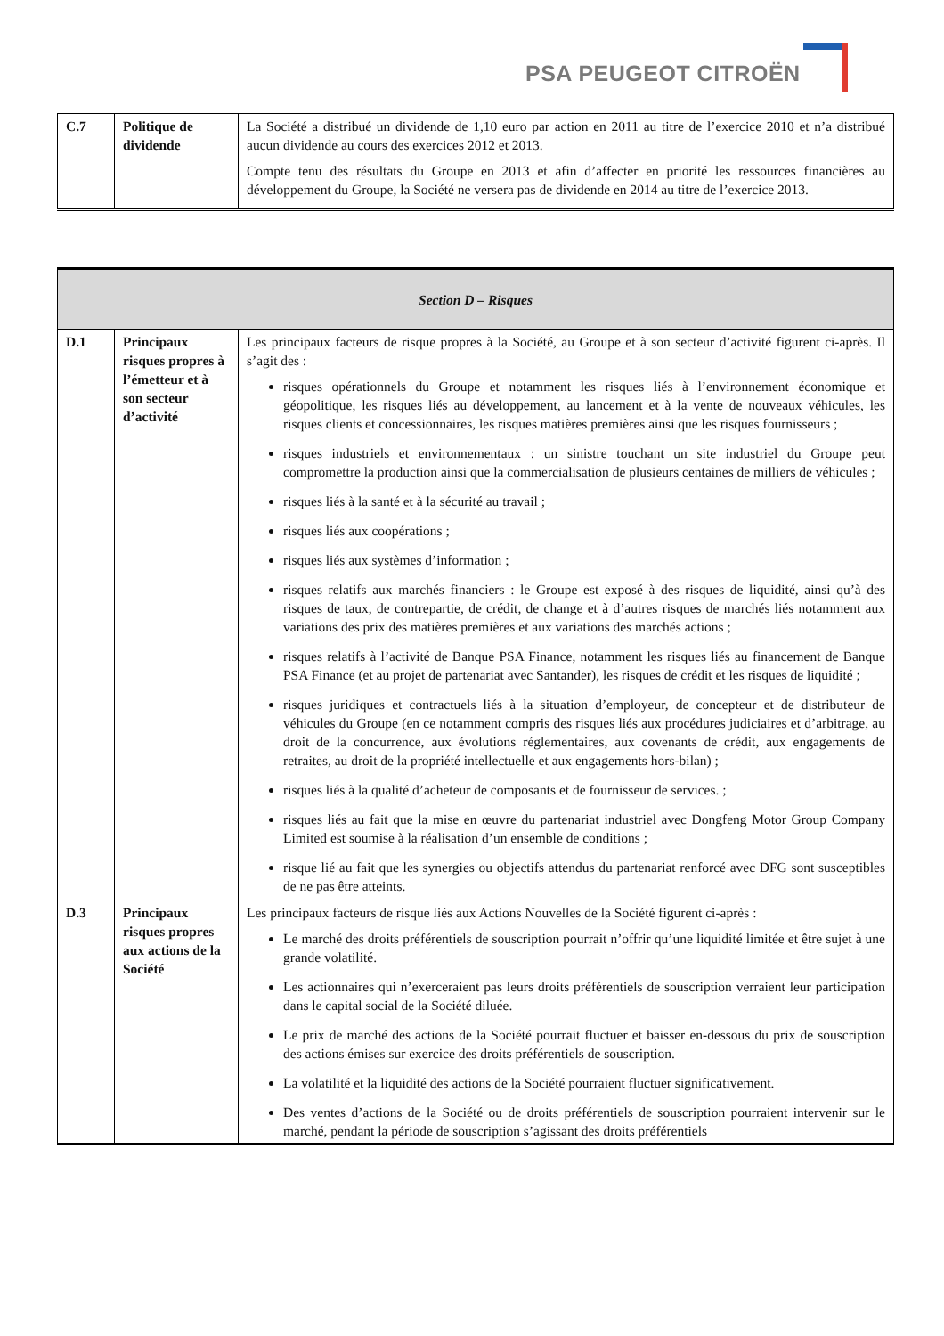PSA PEUGEOT CITROËN
| C.7 | Politique de dividende | La Société a distribué un dividende de 1,10 euro par action en 2011 au titre de l’exercice 2010 et n’a distribué aucun dividende au cours des exercices 2012 et 2013. Compte tenu des résultats du Groupe en 2013 et afin d’affecter en priorité les ressources financières au développement du Groupe, la Société ne versera pas de dividende en 2014 au titre de l’exercice 2013. |
| Section D – Risques | | |
| D.1 | Principaux risques propres à l’émetteur et à son secteur d’activité | Les principaux facteurs de risque propres à la Société, au Groupe et à son secteur d’activité figurent ci-après. Il s’agit des : risques opérationnels du Groupe et notamment les risques liés à l’environnement économique et géopolitique, les risques liés au développement, au lancement et à la vente de nouveaux véhicules, les risques clients et concessionnaires, les risques matières premières ainsi que les risques fournisseurs ; risques industriels et environnementaux : un sinistre touchant un site industriel du Groupe peut compromettre la production ainsi que la commercialisation de plusieurs centaines de milliers de véhicules ; risques liés à la santé et à la sécurité au travail ; risques liés aux coopérations ; risques liés aux systèmes d’information ; risques relatifs aux marchés financiers : le Groupe est exposé à des risques de liquidité, ainsi qu’à des risques de taux, de contrepartie, de crédit, de change et à d’autres risques de marchés liés notamment aux variations des prix des matières premières et aux variations des marchés actions ; risques relatifs à l’activité de Banque PSA Finance, notamment les risques liés au financement de Banque PSA Finance (et au projet de partenariat avec Santander), les risques de crédit et les risques de liquidité ; risques juridiques et contractuels liés à la situation d’employeur, de concepteur et de distributeur de véhicules du Groupe (en ce notamment compris des risques liés aux procédures judiciaires et d’arbitrage, au droit de la concurrence, aux évolutions réglementaires, aux covenants de crédit, aux engagements de retraites, au droit de la propriété intellectuelle et aux engagements hors-bilan) ; risques liés à la qualité d’acheteur de composants et de fournisseur de services. ; risques liés au fait que la mise en œuvre du partenariat industriel avec Dongfeng Motor Group Company Limited est soumise à la réalisation d’un ensemble de conditions ; risque lié au fait que les synergies ou objectifs attendus du partenariat renforcé avec DFG sont susceptibles de ne pas être atteints. |
| D.3 | Principaux risques propres aux actions de la Société | Les principaux facteurs de risque liés aux Actions Nouvelles de la Société figurent ci-après : Le marché des droits préférentiels de souscription pourrait n’offrir qu’une liquidité limitée et être sujet à une grande volatilité. Les actionnaires qui n’exerceraient pas leurs droits préférentiels de souscription verraient leur participation dans le capital social de la Société diluée. Le prix de marché des actions de la Société pourrait fluctuer et baisser en-dessous du prix de souscription des actions émises sur exercice des droits préférentiels de souscription. La volatilité et la liquidité des actions de la Société pourraient fluctuer significativement. Des ventes d’actions de la Société ou de droits préférentiels de souscription pourraient intervenir sur le marché, pendant la période de souscription s’agissant des droits préférentiels |